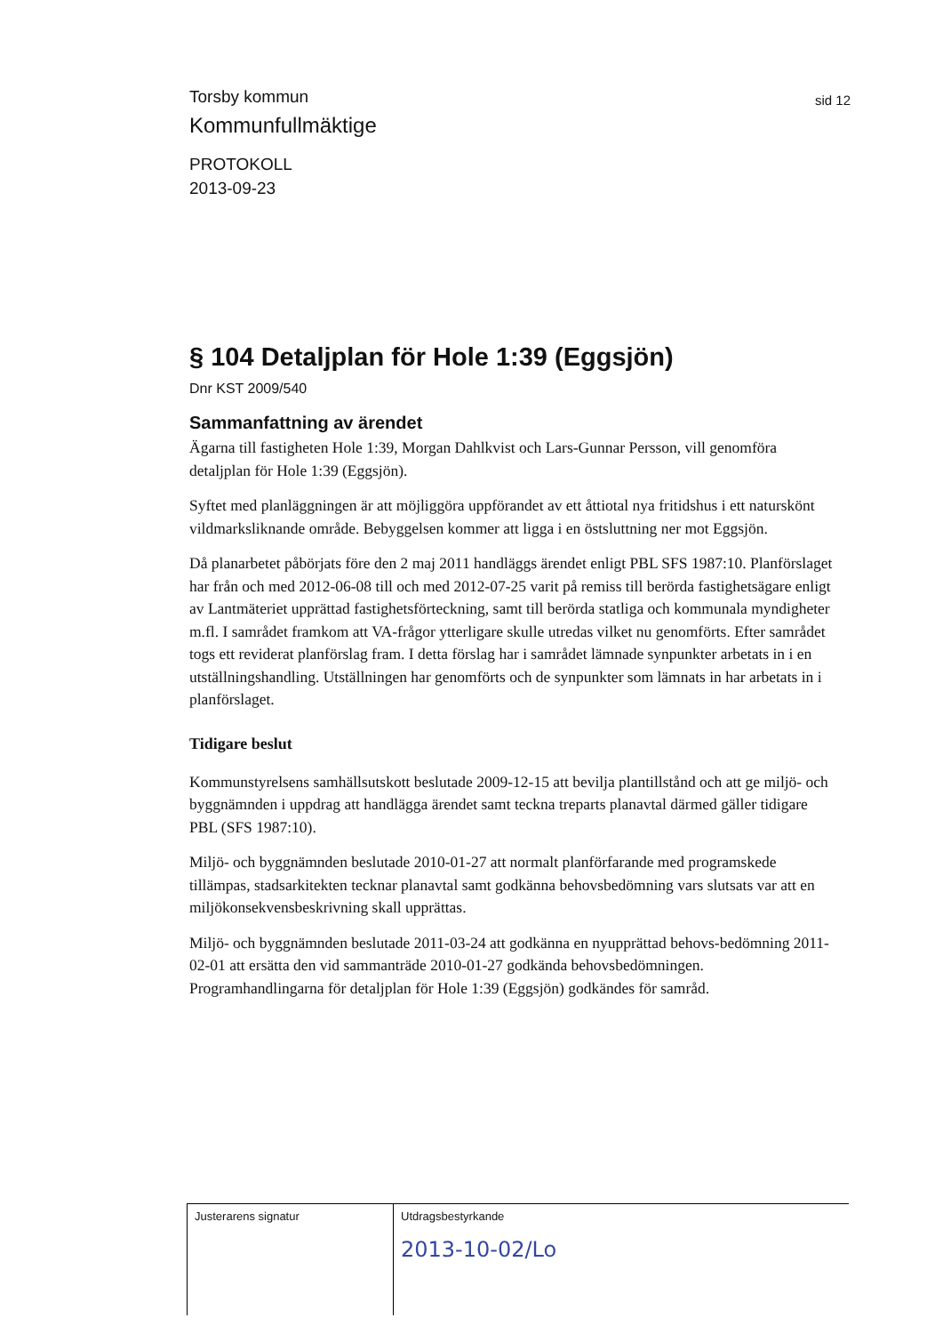Torsby kommun
sid 12
Kommunfullmäktige
PROTOKOLL
2013-09-23
§ 104 Detaljplan för Hole 1:39 (Eggsjön)
Dnr KST 2009/540
Sammanfattning av ärendet
Ägarna till fastigheten Hole 1:39, Morgan Dahlkvist och Lars-Gunnar Persson, vill genomföra detaljplan för Hole 1:39 (Eggsjön).
Syftet med planläggningen är att möjliggöra uppförandet av ett åttiotal nya fritidshus i ett naturskönt vildmarksliknande område. Bebyggelsen kommer att ligga i en östsluttning ner mot Eggsjön.
Då planarbetet påbörjats före den 2 maj 2011 handläggs ärendet enligt PBL SFS 1987:10. Planförslaget har från och med 2012-06-08 till och med 2012-07-25 varit på remiss till berörda fastighetsägare enligt av Lantmäteriet upprättad fastighetsförteckning, samt till berörda statliga och kommunala myndigheter m.fl. I samrådet framkom att VA-frågor ytterligare skulle utredas vilket nu genomförts. Efter samrådet togs ett reviderat planförslag fram. I detta förslag har i samrådet lämnade synpunkter arbetats in i en utställningshandling. Utställningen har genomförts och de synpunkter som lämnats in har arbetats in i planförslaget.
Tidigare beslut
Kommunstyrelsens samhällsutskott beslutade 2009-12-15 att bevilja plantillstånd och att ge miljö- och byggnämnden i uppdrag att handlägga ärendet samt teckna treparts planavtal därmed gäller tidigare PBL (SFS 1987:10).
Miljö- och byggnämnden beslutade 2010-01-27 att normalt planförfarande med programskede tillämpas, stadsarkitekten tecknar planavtal samt godkänna behovsbedömning vars slutsats var att en miljökonsekvensbeskrivning skall upprättas.
Miljö- och byggnämnden beslutade 2011-03-24 att godkänna en nyupprättad behovs-bedömning 2011-02-01 att ersätta den vid sammanträde 2010-01-27 godkända behovsbedömningen. Programhandlingarna för detaljplan för Hole 1:39 (Eggsjön) godkändes för samråd.
Justerarens signatur Utdragsbestyrkande
2013-10-02/Lo